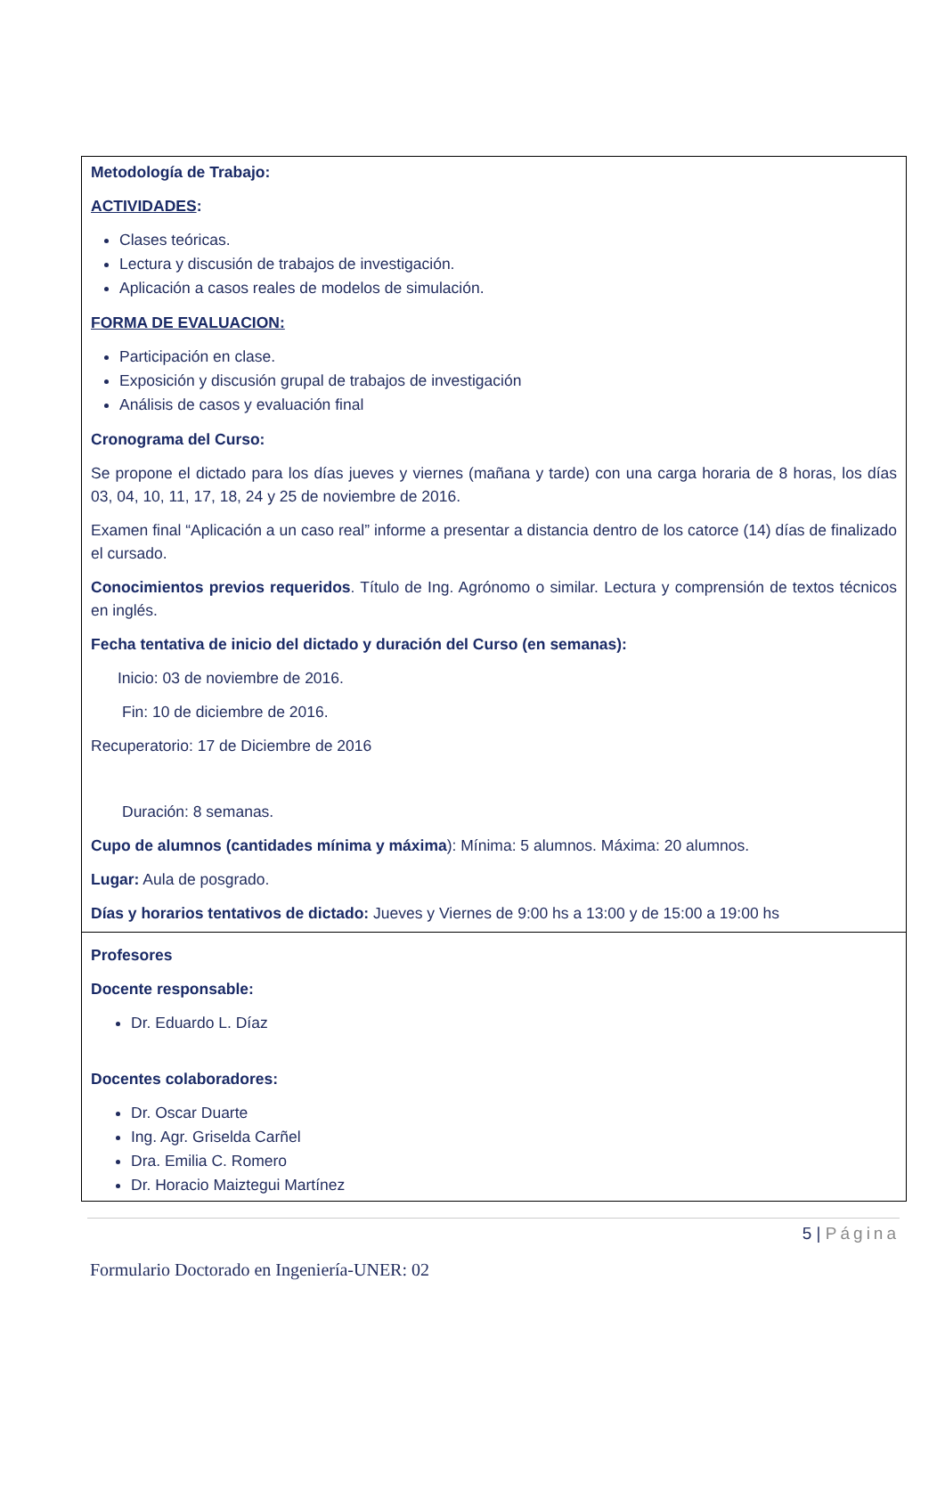Metodología de Trabajo:
ACTIVIDADES:
Clases teóricas.
Lectura y discusión de trabajos de investigación.
Aplicación a casos reales de modelos de simulación.
FORMA DE EVALUACION:
Participación en clase.
Exposición y discusión grupal de trabajos de investigación
Análisis de casos y evaluación final
Cronograma del Curso:
Se propone el dictado para los días jueves y viernes (mañana y tarde) con una carga horaria de 8 horas, los días 03, 04, 10, 11, 17, 18, 24 y 25 de noviembre de 2016.
Examen final “Aplicación a un caso real” informe a presentar a distancia dentro de los catorce (14) días de finalizado el cursado.
Conocimientos previos requeridos. Título de Ing. Agrónomo o similar. Lectura y comprensión de textos técnicos en inglés.
Fecha tentativa de inicio del dictado y duración del Curso (en semanas):
Inicio: 03 de noviembre de 2016.
Fin: 10 de diciembre de 2016.
Recuperatorio: 17 de Diciembre de 2016
Duración: 8 semanas.
Cupo de alumnos (cantidades mínima y máxima): Mínima: 5 alumnos. Máxima: 20 alumnos.
Lugar: Aula de posgrado.
Días y horarios tentativos de dictado: Jueves y Viernes de 9:00 hs a 13:00 y de 15:00 a 19:00 hs
Profesores
Docente responsable:
Dr. Eduardo L. Díaz
Docentes colaboradores:
Dr. Oscar Duarte
Ing. Agr. Griselda Carñel
Dra. Emilia C. Romero
Dr. Horacio Maiztegui Martínez
5 | Página
Formulario Doctorado en Ingeniería-UNER: 02